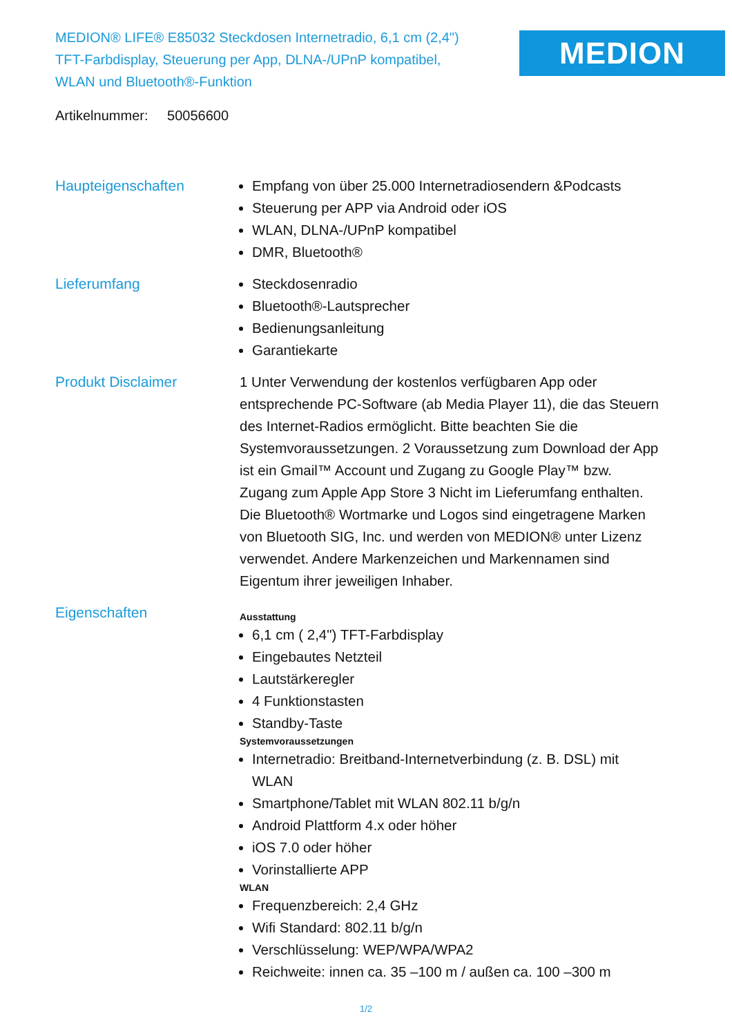MEDION® LIFE® E85032 Steckdosen Internetradio, 6,1 cm (2,4") TFT-Farbdisplay, Steuerung per App, DLNA-/UPnP kompatibel, WLAN und Bluetooth®-Funktion
MEDION
Artikelnummer: 50056600
Haupteigenschaften Empfang von über 25.000 Internetradiosendern &Podcasts
Steuerung per APP via Android oder iOS
WLAN, DLNA-/UPnP kompatibel
DMR, Bluetooth®
Lieferumfang Steckdosenradio
Bluetooth®-Lautsprecher
Bedienungsanleitung
Garantiekarte
Produkt Disclaimer 1 Unter Verwendung der kostenlos verfügbaren App oder entsprechende PC-Software (ab Media Player 11), die das Steuern des Internet-Radios ermöglicht. Bitte beachten Sie die Systemvoraussetzungen. 2 Voraussetzung zum Download der App ist ein Gmail™ Account und Zugang zu Google Play™ bzw. Zugang zum Apple App Store 3 Nicht im Lieferumfang enthalten. Die Bluetooth® Wortmarke und Logos sind eingetragene Marken von Bluetooth SIG, Inc. und werden von MEDION® unter Lizenz verwendet. Andere Markenzeichen und Markennamen sind Eigentum ihrer jeweiligen Inhaber.
Eigenschaften
Ausstattung
6,1 cm ( 2,4") TFT-Farbdisplay
Eingebautes Netzteil
Lautstärkeregler
4 Funktionstasten
Standby-Taste
Systemvoraussetzungen
Internetradio: Breitband-Internetverbindung (z. B. DSL) mit WLAN
Smartphone/Tablet mit WLAN 802.11 b/g/n
Android Plattform 4.x oder höher
iOS 7.0 oder höher
Vorinstallierte APP
WLAN
Frequenzbereich: 2,4 GHz
Wifi Standard: 802.11 b/g/n
Verschlüsselung: WEP/WPA/WPA2
Reichweite: innen ca. 35 –100 m / außen ca. 100 –300 m
1/2